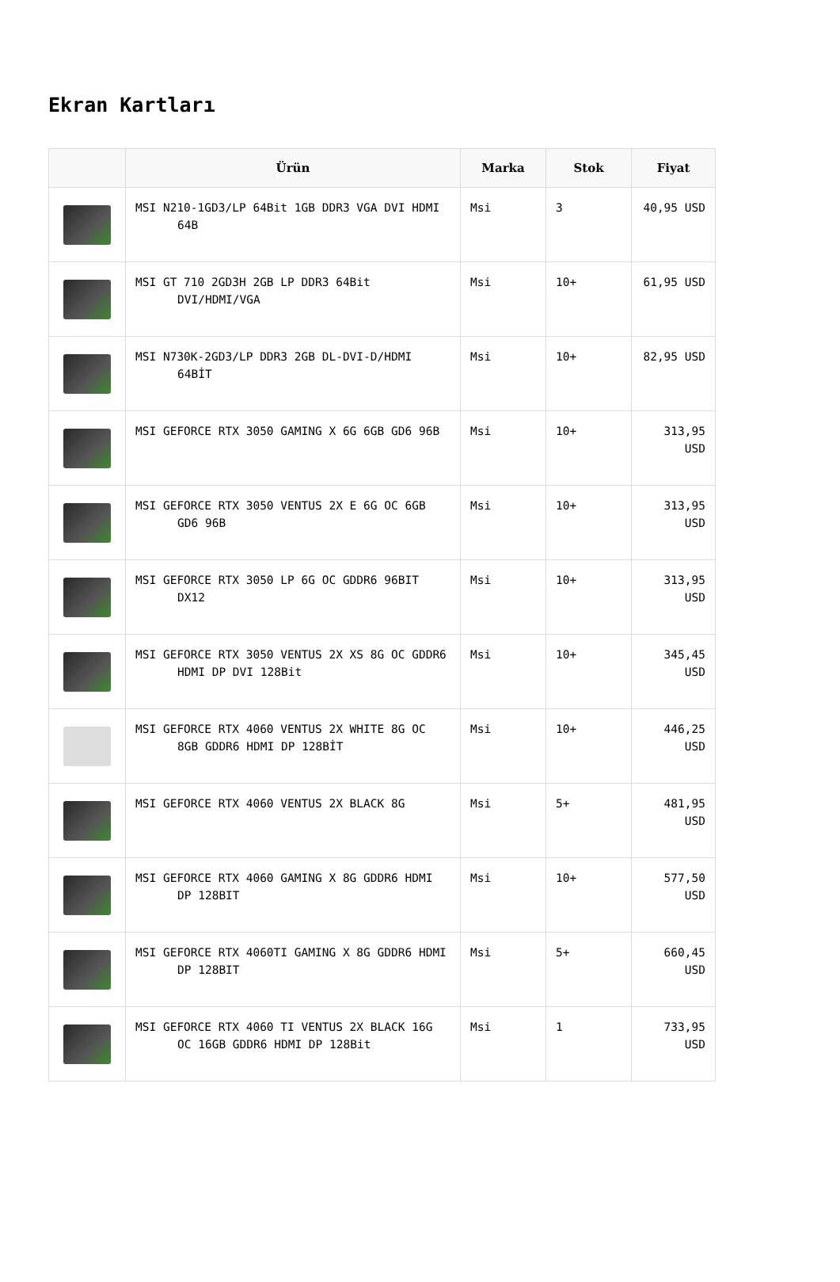Ekran Kartları
| | Ürün | Marka | Stok | Fiyat |
| --- | --- | --- | --- | --- |
| | MSI N210-1GD3/LP 64Bit 1GB DDR3 VGA DVI HDMI 64B | Msi | 3 | 40,95 USD |
| | MSI GT 710 2GD3H 2GB LP DDR3 64Bit DVI/HDMI/VGA | Msi | 10+ | 61,95 USD |
| | MSI N730K-2GD3/LP DDR3 2GB DL-DVI-D/HDMI 64BİT | Msi | 10+ | 82,95 USD |
| | MSI GEFORCE RTX 3050 GAMING X 6G 6GB GD6 96B | Msi | 10+ | 313,95 USD |
| | MSI GEFORCE RTX 3050 VENTUS 2X E 6G OC 6GB GD6 96B | Msi | 10+ | 313,95 USD |
| | MSI GEFORCE RTX 3050 LP 6G OC GDDR6 96BIT DX12 | Msi | 10+ | 313,95 USD |
| | MSI GEFORCE RTX 3050 VENTUS 2X XS 8G OC GDDR6 HDMI DP DVI 128Bit | Msi | 10+ | 345,45 USD |
| | MSI GEFORCE RTX 4060 VENTUS 2X WHITE 8G OC 8GB GDDR6 HDMI DP 128BİT | Msi | 10+ | 446,25 USD |
| | MSI GEFORCE RTX 4060 VENTUS 2X BLACK 8G | Msi | 5+ | 481,95 USD |
| | MSI GEFORCE RTX 4060 GAMING X 8G GDDR6 HDMI DP 128BIT | Msi | 10+ | 577,50 USD |
| | MSI GEFORCE RTX 4060TI GAMING X 8G GDDR6 HDMI DP 128BIT | Msi | 5+ | 660,45 USD |
| | MSI GEFORCE RTX 4060 TI VENTUS 2X BLACK 16G OC 16GB GDDR6 HDMI DP 128Bit | Msi | 1 | 733,95 USD |